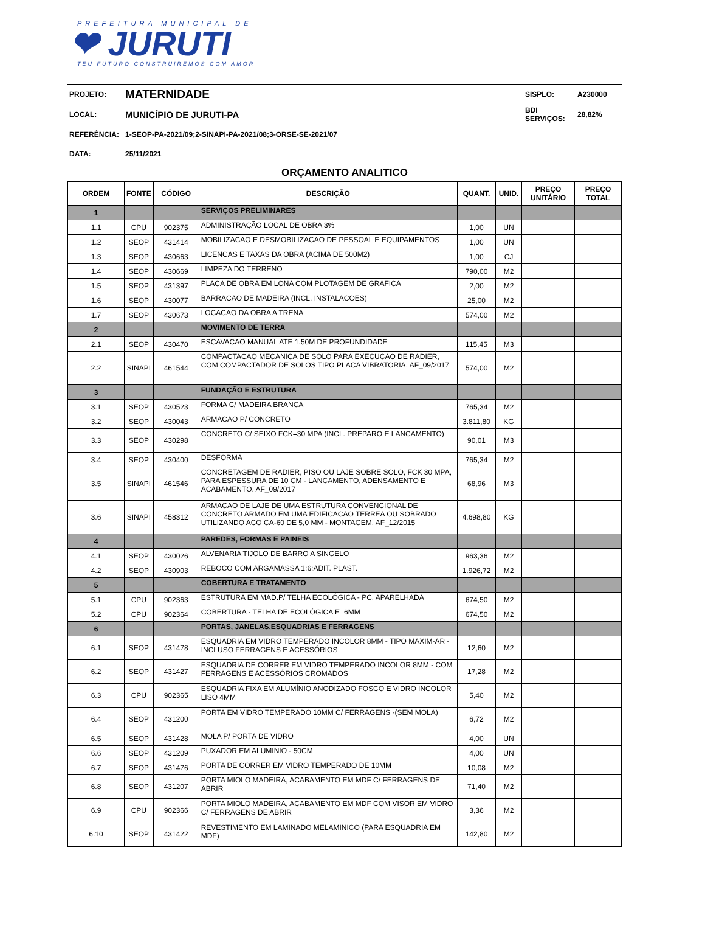PREFEITURA MUNICIPAL DE
❤ JURUTI
TEU FUTURO CONSTRUIREMOS COM AMOR
| PROJETO: | MATERNIDADE | SISPLO: | A230000 |
| LOCAL: | MUNICÍPIO DE JURUTI-PA | BDI SERVIÇOS: | 28,82% |
| REFERÊNCIA: | 1-SEOP-PA-2021/09;2-SINAPI-PA-2021/08;3-ORSE-SE-2021/07 | | |
| DATA: | 25/11/2021 | | |
ORÇAMENTO ANALITICO
| ORDEM | FONTE | CÓDIGO | DESCRIÇÃO | QUANT. | UNID. | PREÇO UNITÁRIO | PREÇO TOTAL |
| --- | --- | --- | --- | --- | --- | --- | --- |
| 1 | | | SERVIÇOS PRELIMINARES | | | | |
| 1.1 | CPU | 902375 | ADMINISTRAÇÃO LOCAL DE OBRA 3% | 1,00 | UN | | |
| 1.2 | SEOP | 431414 | MOBILIZACAO E DESMOBILIZACAO DE PESSOAL E EQUIPAMENTOS | 1,00 | UN | | |
| 1.3 | SEOP | 430663 | LICENCAS E TAXAS DA OBRA (ACIMA DE 500M2) | 1,00 | CJ | | |
| 1.4 | SEOP | 430669 | LIMPEZA DO TERRENO | 790,00 | M2 | | |
| 1.5 | SEOP | 431397 | PLACA DE OBRA EM LONA COM PLOTAGEM DE GRAFICA | 2,00 | M2 | | |
| 1.6 | SEOP | 430077 | BARRACAO DE MADEIRA (INCL. INSTALACOES) | 25,00 | M2 | | |
| 1.7 | SEOP | 430673 | LOCACAO DA OBRA A TRENA | 574,00 | M2 | | |
| 2 | | | MOVIMENTO DE TERRA | | | | |
| 2.1 | SEOP | 430470 | ESCAVACAO MANUAL ATE 1.50M DE PROFUNDIDADE | 115,45 | M3 | | |
| 2.2 | SINAPI | 461544 | COMPACTACAO MECANICA DE SOLO PARA EXECUCAO DE RADIER, COM COMPACTADOR DE SOLOS TIPO PLACA VIBRATORIA. AF_09/2017 | 574,00 | M2 | | |
| 3 | | | FUNDAÇÃO E ESTRUTURA | | | | |
| 3.1 | SEOP | 430523 | FORMA C/ MADEIRA BRANCA | 765,34 | M2 | | |
| 3.2 | SEOP | 430043 | ARMACAO P/ CONCRETO | 3.811,80 | KG | | |
| 3.3 | SEOP | 430298 | CONCRETO C/ SEIXO FCK=30 MPA (INCL. PREPARO E LANCAMENTO) | 90,01 | M3 | | |
| 3.4 | SEOP | 430400 | DESFORMA | 765,34 | M2 | | |
| 3.5 | SINAPI | 461546 | CONCRETAGEM DE RADIER, PISO OU LAJE SOBRE SOLO, FCK 30 MPA, PARA ESPESSURA DE 10 CM - LANCAMENTO, ADENSAMENTO E ACABAMENTO. AF_09/2017 | 68,96 | M3 | | |
| 3.6 | SINAPI | 458312 | ARMACAO DE LAJE DE UMA ESTRUTURA CONVENCIONAL DE CONCRETO ARMADO EM UMA EDIFICACAO TERREA OU SOBRADO UTILIZANDO ACO CA-60 DE 5,0 MM - MONTAGEM. AF_12/2015 | 4.698,80 | KG | | |
| 4 | | | PAREDES, FORMAS E PAINEIS | | | | |
| 4.1 | SEOP | 430026 | ALVENARIA TIJOLO DE BARRO A SINGELO | 963,36 | M2 | | |
| 4.2 | SEOP | 430903 | REBOCO COM ARGAMASSA 1:6:ADIT. PLAST. | 1.926,72 | M2 | | |
| 5 | | | COBERTURA E TRATAMENTO | | | | |
| 5.1 | CPU | 902363 | ESTRUTURA EM MAD.P/ TELHA ECOLÓGICA - PC. APARELHADA | 674,50 | M2 | | |
| 5.2 | CPU | 902364 | COBERTURA - TELHA DE ECOLÓGICA E=6MM | 674,50 | M2 | | |
| 6 | | | PORTAS, JANELAS,ESQUADRIAS E FERRAGENS | | | | |
| 6.1 | SEOP | 431478 | ESQUADRIA EM VIDRO TEMPERADO INCOLOR 8MM - TIPO MAXIM-AR - INCLUSO FERRAGENS E ACESSÓRIOS | 12,60 | M2 | | |
| 6.2 | SEOP | 431427 | ESQUADRIA DE CORRER EM VIDRO TEMPERADO INCOLOR 8MM - COM FERRAGENS E ACESSÓRIOS CROMADOS | 17,28 | M2 | | |
| 6.3 | CPU | 902365 | ESQUADRIA FIXA EM ALUMÍNIO ANODIZADO FOSCO E VIDRO INCOLOR LISO 4MM | 5,40 | M2 | | |
| 6.4 | SEOP | 431200 | PORTA EM VIDRO TEMPERADO 10MM C/ FERRAGENS -(SEM MOLA) | 6,72 | M2 | | |
| 6.5 | SEOP | 431428 | MOLA P/ PORTA DE VIDRO | 4,00 | UN | | |
| 6.6 | SEOP | 431209 | PUXADOR EM ALUMINIO - 50CM | 4,00 | UN | | |
| 6.7 | SEOP | 431476 | PORTA DE CORRER EM VIDRO TEMPERADO DE 10MM | 10,08 | M2 | | |
| 6.8 | SEOP | 431207 | PORTA MIOLO MADEIRA, ACABAMENTO EM MDF C/ FERRAGENS DE ABRIR | 71,40 | M2 | | |
| 6.9 | CPU | 902366 | PORTA MIOLO MADEIRA, ACABAMENTO EM MDF COM VISOR EM VIDRO C/ FERRAGENS DE ABRIR | 3,36 | M2 | | |
| 6.10 | SEOP | 431422 | REVESTIMENTO EM LAMINADO MELAMINICO (PARA ESQUADRIA EM MDF) | 142,80 | M2 | | |